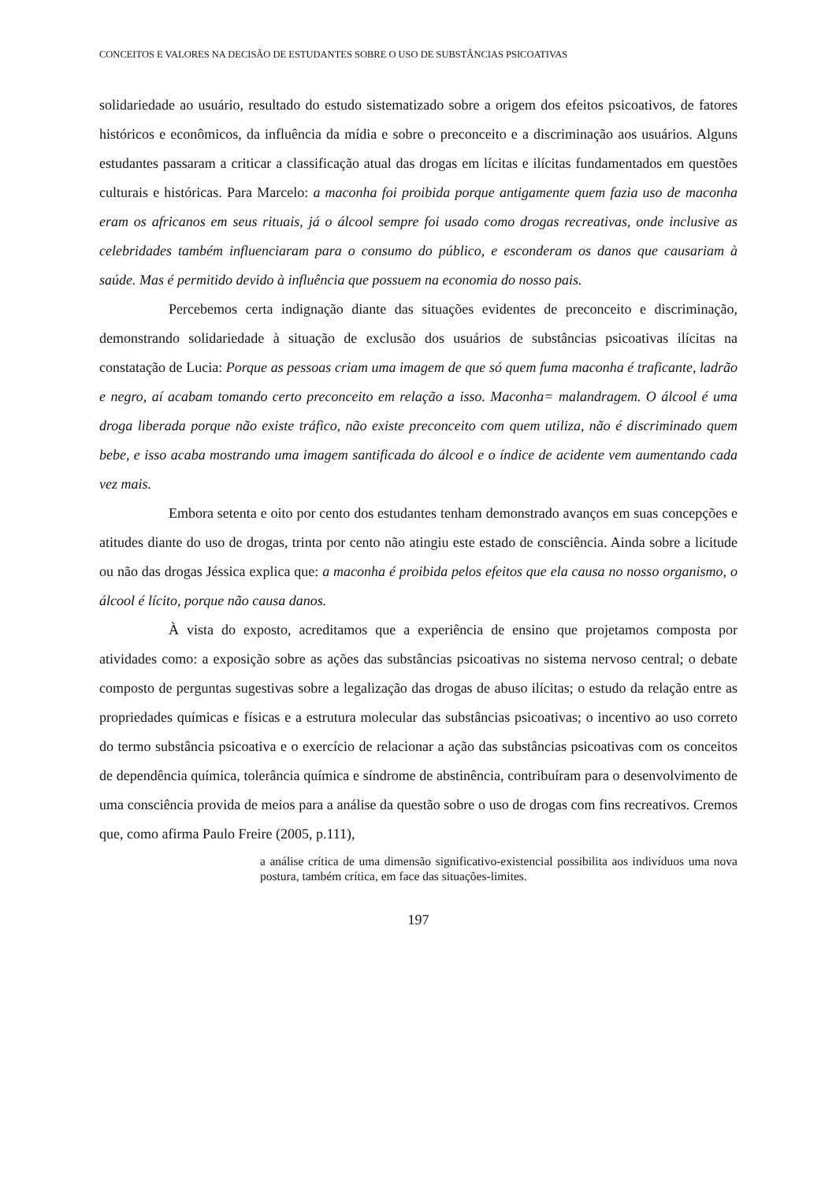CONCEITOS E VALORES NA DECISÃO DE ESTUDANTES SOBRE O USO DE SUBSTÂNCIAS PSICOATIVAS
solidariedade ao usuário, resultado do estudo sistematizado sobre a origem dos efeitos psicoativos, de fatores históricos e econômicos, da influência da mídia e sobre o preconceito e a discriminação aos usuários. Alguns estudantes passaram a criticar a classificação atual das drogas em lícitas e ilícitas fundamentados em questões culturais e históricas. Para Marcelo: a maconha foi proibida porque antigamente quem fazia uso de maconha eram os africanos em seus rituais, já o álcool sempre foi usado como drogas recreativas, onde inclusive as celebridades também influenciaram para o consumo do público, e esconderam os danos que causariam à saúde. Mas é permitido devido à influência que possuem na economia do nosso pais.
Percebemos certa indignação diante das situações evidentes de preconceito e discriminação, demonstrando solidariedade à situação de exclusão dos usuários de substâncias psicoativas ilícitas na constatação de Lucia: Porque as pessoas criam uma imagem de que só quem fuma maconha é traficante, ladrão e negro, aí acabam tomando certo preconceito em relação a isso. Maconha= malandragem. O álcool é uma droga liberada porque não existe tráfico, não existe preconceito com quem utiliza, não é discriminado quem bebe, e isso acaba mostrando uma imagem santificada do álcool e o índice de acidente vem aumentando cada vez mais.
Embora setenta e oito por cento dos estudantes tenham demonstrado avanços em suas concepções e atitudes diante do uso de drogas, trinta por cento não atingiu este estado de consciência. Ainda sobre a licitude ou não das drogas Jéssica explica que: a maconha é proibida pelos efeitos que ela causa no nosso organismo, o álcool é lícito, porque não causa danos.
À vista do exposto, acreditamos que a experiência de ensino que projetamos composta por atividades como: a exposição sobre as ações das substâncias psicoativas no sistema nervoso central; o debate composto de perguntas sugestivas sobre a legalização das drogas de abuso ilícitas; o estudo da relação entre as propriedades químicas e físicas e a estrutura molecular das substâncias psicoativas; o incentivo ao uso correto do termo substância psicoativa e o exercício de relacionar a ação das substâncias psicoativas com os conceitos de dependência química, tolerância química e síndrome de abstinência, contribuíram para o desenvolvimento de uma consciência provida de meios para a análise da questão sobre o uso de drogas com fins recreativos. Cremos que, como afirma Paulo Freire (2005, p.111),
a análise crítica de uma dimensão significativo-existencial possibilita aos indivíduos uma nova postura, também crítica, em face das situações-limites.
197